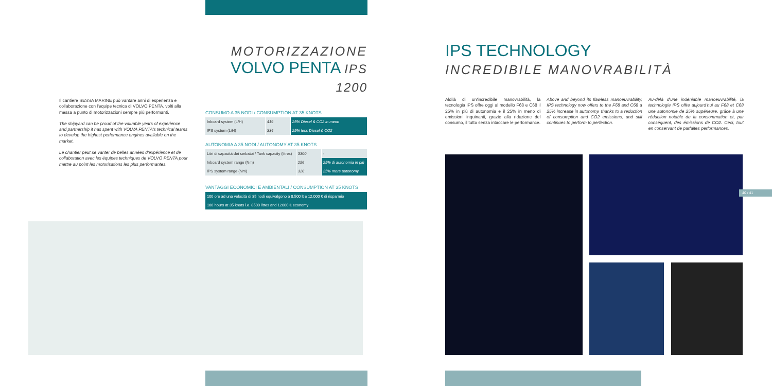Il cantiere SESSA MARINE può vantare anni di esperienza e collaborazione con l'equipe tecnica di VOLVO PENTA, volti alla messa a punto di motorizzazioni sempre più performanti.
The shipyard can be proud of the valuable years of experience and partnership it has spent with VOLVA PENTA's technical teams to develop the highest performance engines available on the market.
Le chantier peut se vanter de belles années d'expérience et de collaboration avec les équipes techniques de VOLVO PENTA pour mettre au point les motorisations les plus performantes.
MOTORIZZAZIONE
VOLVO PENTA IPS 1200
CONSUMO A 35 NODI / CONSUMPTION AT 35 KNOTS
| Inboard system (L/H) | 419 | 25% Diesel & CO2 in meno |
| IPS system (L/H) | 334 | 25% less Diesel & CO2 |
AUTONOMIA A 35 NODI / AUTONOMY AT 35 KNOTS
| Litri di capacità dei serbatoi / Tank capacity (litres) | 3300 | - |
| Inboard system range (Nm) | 256 | 25% di autonomia in più |
| IPS system range (Nm) | 320 | 25% more autonomy |
VANTAGGI ECONOMICI E AMBIENTALI / CONSUMPTION AT 35 KNOTS
| 100 ore ad una velocità di 35 nodi equivalgono a 8.500 lt e 12.000 € di risparmio |
| 100 hours at 35 knots i.e. 8500 litres and 12000 € economy |
IPS TECHNOLOGY
INCREDIBILE MANOVRABILITÀ
Aldilà di un'incredibile manovrabilità, la tecnologia IPS offre oggi al modello F68 e C68 il 25% in più di autonomia e il 25% in meno di emissioni inquinanti, grazie alla riduzione del consumo, il tutto senza intaccare le performance.
Above and beyond its flawless manoeuvrability, IPS technology now offers to the F68 and C68 a 25% increase in autonomy, thanks to a reduction of consumption and CO2 emissions, and still continues to perform to perfection.
Au-delà d'une indéniable manoeuvrabilité, la technologie IPS offre aujourd'hui au F68 et C68 une autonomie de 25% supérieure, grâce à une réduction notable de la consommation et, par conséquent, des émissions de CO2. Ceci, tout en conservant de parfaites performances.
40 / 41